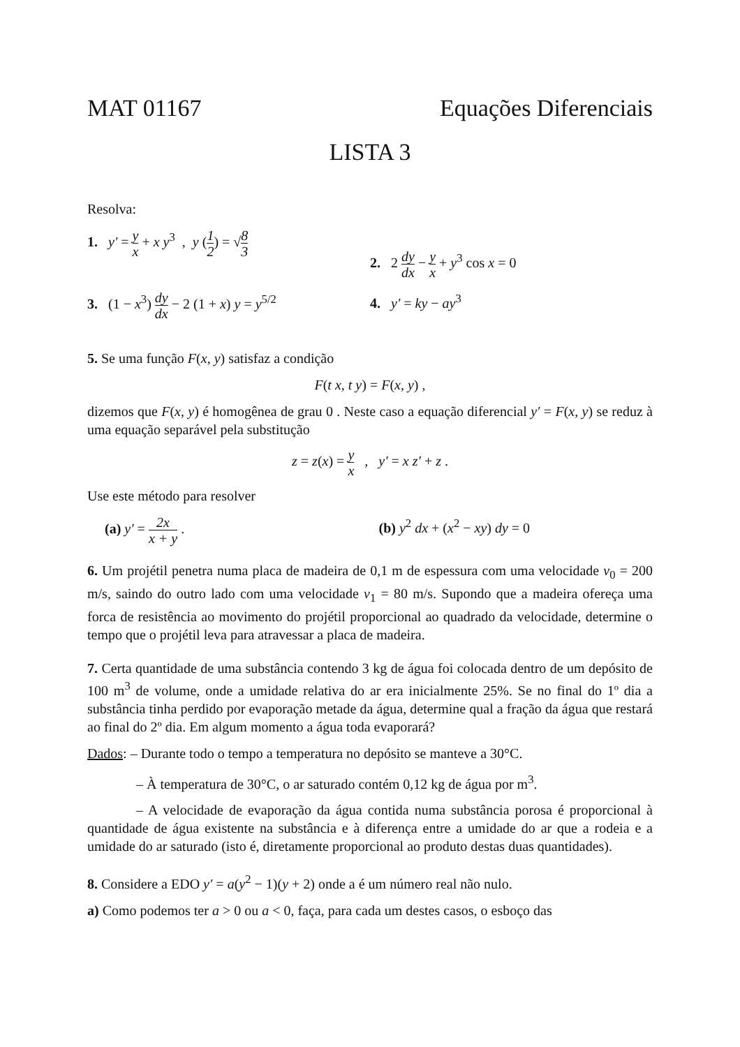MAT 01167 Equações Diferenciais
LISTA 3
Resolva:
1. y′ = y x + x y<sup>3</sup> , y (1 2) = √8 3
2. 2 dy dx − y x + y<sup>3</sup> cos x = 0
3. (1 − x<sup>3</sup>) dy dx − 2 (1 + x) y = y<sup>5/2</sup>
4. y′ = ky − ay<sup>3</sup>
5. Se uma função F(x, y) satisfaz a condição
F(t x, t y) = F(x, y) ,
dizemos que F(x, y) é homogênea de grau 0 . Neste caso a equação diferencial y′ = F(x, y) se reduz à uma equação separável pela substitução
z = z(x) = y x , y′ = x z′ + z .
Use este método para resolver
(a) y′ = 2x x + y . (b) y<sup>2</sup> dx + (x<sup>2</sup> − xy) dy = 0
6. Um projétil penetra numa placa de madeira de 0,1 m de espessura com uma velocidade v<sub>0</sub> = 200 m/s, saindo do outro lado com uma velocidade v<sub>1</sub> = 80 m/s. Supondo que a madeira ofereça uma forca de resistência ao movimento do projétil proporcional ao quadrado da velocidade, determine o tempo que o projétil leva para atravessar a placa de madeira.
7. Certa quantidade de uma substância contendo 3 kg de água foi colocada dentro de um depósito de 100 m<sup>3</sup> de volume, onde a umidade relativa do ar era inicialmente 25%. Se no final do 1º dia a substância tinha perdido por evaporação metade da água, determine qual a fração da água que restará ao final do 2º dia. Em algum momento a água toda evaporará?
Dados: – Durante todo o tempo a temperatura no depósito se manteve a 30°C.
– À temperatura de 30°C, o ar saturado contém 0,12 kg de água por m<sup>3</sup>.
– A velocidade de evaporação da água contida numa substância porosa é proporcional à quantidade de água existente na substância e à diferença entre a umidade do ar que a rodeia e a umidade do ar saturado (isto é, diretamente proporcional ao produto destas duas quantidades).
8. Considere a EDO y′ = a(y<sup>2</sup> − 1)(y + 2) onde a é um número real não nulo.
a) Como podemos ter a > 0 ou a < 0, faça, para cada um destes casos, o esboço das